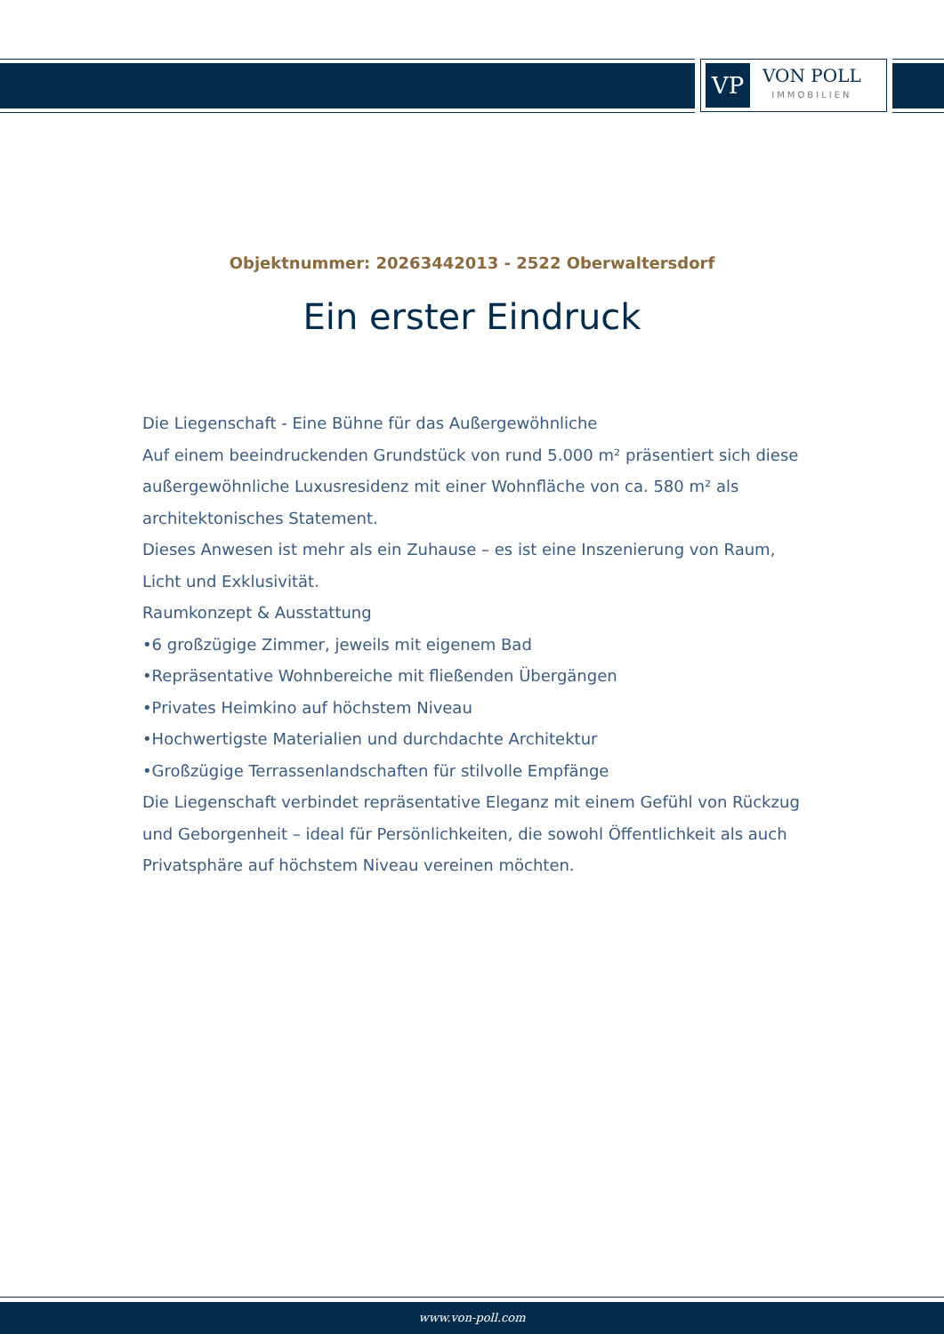VP
VON POLL
IMMOBILIEN
Objektnummer: 20263442013 - 2522 Oberwaltersdorf
Ein erster Eindruck
Die Liegenschaft - Eine Bühne für das Außergewöhnliche
Auf einem beeindruckenden Grundstück von rund 5.000 m² präsentiert sich diese außergewöhnliche Luxusresidenz mit einer Wohnfläche von ca. 580 m² als architektonisches Statement.
Dieses Anwesen ist mehr als ein Zuhause – es ist eine Inszenierung von Raum, Licht und Exklusivität.
Raumkonzept & Ausstattung
•6 großzügige Zimmer, jeweils mit eigenem Bad
•Repräsentative Wohnbereiche mit fließenden Übergängen
•Privates Heimkino auf höchstem Niveau
•Hochwertigste Materialien und durchdachte Architektur
•Großzügige Terrassenlandschaften für stilvolle Empfänge
Die Liegenschaft verbindet repräsentative Eleganz mit einem Gefühl von Rückzug und Geborgenheit – ideal für Persönlichkeiten, die sowohl Öffentlichkeit als auch Privatsphäre auf höchstem Niveau vereinen möchten.
www.von-poll.com